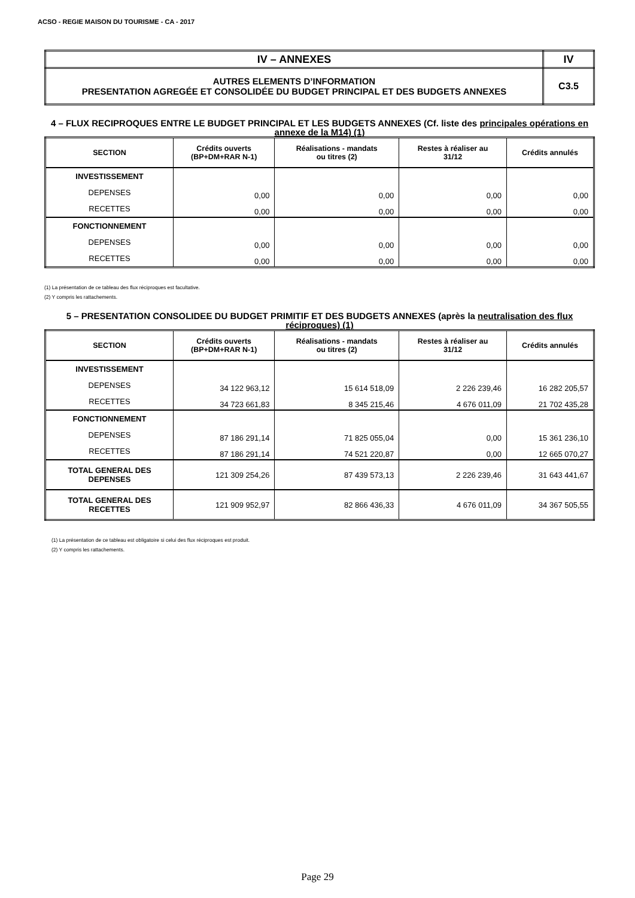ACSO - REGIE MAISON DU TOURISME - CA - 2017
| IV – ANNEXES | IV |
| AUTRES ELEMENTS D’INFORMATION PRESENTATION AGREGÉE ET CONSOLIDÉE DU BUDGET PRINCIPAL ET DES BUDGETS ANNEXES | C3.5 |
4 – FLUX RECIPROQUES ENTRE LE BUDGET PRINCIPAL ET LES BUDGETS ANNEXES (Cf. liste des principales opérations en annexe de la M14) (1)
| SECTION | Crédits ouverts (BP+DM+RAR N-1) | Réalisations - mandats ou titres (2) | Restes à réaliser au 31/12 | Crédits annulés |
| --- | --- | --- | --- | --- |
| INVESTISSEMENT | | | | |
| DEPENSES | 0,00 | 0,00 | 0,00 | 0,00 |
| RECETTES | 0,00 | 0,00 | 0,00 | 0,00 |
| FONCTIONNEMENT | | | | |
| DEPENSES | 0,00 | 0,00 | 0,00 | 0,00 |
| RECETTES | 0,00 | 0,00 | 0,00 | 0,00 |
(1) La présentation de ce tableau des flux réciproques est facultative.
(2) Y compris les rattachements.
5 – PRESENTATION CONSOLIDEE DU BUDGET PRIMITIF ET DES BUDGETS ANNEXES (après la neutralisation des flux réciproques) (1)
| SECTION | Crédits ouverts (BP+DM+RAR N-1) | Réalisations - mandats ou titres (2) | Restes à réaliser au 31/12 | Crédits annulés |
| --- | --- | --- | --- | --- |
| INVESTISSEMENT | | | | |
| DEPENSES | 34 122 963,12 | 15 614 518,09 | 2 226 239,46 | 16 282 205,57 |
| RECETTES | 34 723 661,83 | 8 345 215,46 | 4 676 011,09 | 21 702 435,28 |
| FONCTIONNEMENT | | | | |
| DEPENSES | 87 186 291,14 | 71 825 055,04 | 0,00 | 15 361 236,10 |
| RECETTES | 87 186 291,14 | 74 521 220,87 | 0,00 | 12 665 070,27 |
| TOTAL GENERAL DES DEPENSES | 121 309 254,26 | 87 439 573,13 | 2 226 239,46 | 31 643 441,67 |
| TOTAL GENERAL DES RECETTES | 121 909 952,97 | 82 866 436,33 | 4 676 011,09 | 34 367 505,55 |
(1) La présentation de ce tableau est obligatoire si celui des flux réciproques est produit.
(2) Y compris les rattachements.
Page 29